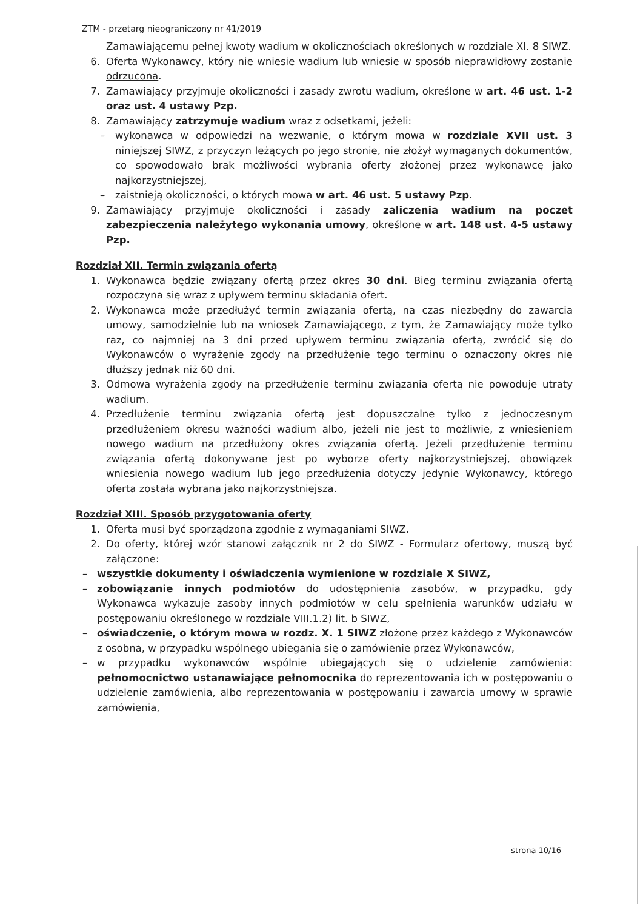ZTM - przetarg nieograniczony nr 41/2019
Zamawiającemu pełnej kwoty wadium w okolicznościach określonych w rozdziale XI. 8 SIWZ.
6. Oferta Wykonawcy, który nie wniesie wadium lub wniesie w sposób nieprawidłowy zostanie odrzucona.
7. Zamawiający przyjmuje okoliczności i zasady zwrotu wadium, określone w art. 46 ust. 1-2 oraz ust. 4 ustawy Pzp.
8. Zamawiający zatrzymuje wadium wraz z odsetkami, jeżeli:
– wykonawca w odpowiedzi na wezwanie, o którym mowa w rozdziale XVII ust. 3 niniejszej SIWZ, z przyczyn leżących po jego stronie, nie złożył wymaganych dokumentów, co spowodowało brak możliwości wybrania oferty złożonej przez wykonawcę jako najkorzystniejszej,
– zaistnieją okoliczności, o których mowa w art. 46 ust. 5 ustawy Pzp.
9. Zamawiający przyjmuje okoliczności i zasady zaliczenia wadium na poczet zabezpieczenia należytego wykonania umowy, określone w art. 148 ust. 4-5 ustawy Pzp.
Rozdział XII. Termin związania ofertą
1. Wykonawca będzie związany ofertą przez okres 30 dni. Bieg terminu związania ofertą rozpoczyna się wraz z upływem terminu składania ofert.
2. Wykonawca może przedłużyć termin związania ofertą, na czas niezbędny do zawarcia umowy, samodzielnie lub na wniosek Zamawiającego, z tym, że Zamawiający może tylko raz, co najmniej na 3 dni przed upływem terminu związania ofertą, zwrócić się do Wykonawców o wyrażenie zgody na przedłużenie tego terminu o oznaczony okres nie dłuższy jednak niż 60 dni.
3. Odmowa wyrażenia zgody na przedłużenie terminu związania ofertą nie powoduje utraty wadium.
4. Przedłużenie terminu związania ofertą jest dopuszczalne tylko z jednoczesnym przedłużeniem okresu ważności wadium albo, jeżeli nie jest to możliwie, z wniesieniem nowego wadium na przedłużony okres związania ofertą. Jeżeli przedłużenie terminu związania ofertą dokonywane jest po wyborze oferty najkorzystniejszej, obowiązek wniesienia nowego wadium lub jego przedłużenia dotyczy jedynie Wykonawcy, którego oferta została wybrana jako najkorzystniejsza.
Rozdział XIII. Sposób przygotowania oferty
1. Oferta musi być sporządzona zgodnie z wymaganiami SIWZ.
2. Do oferty, której wzór stanowi załącznik nr 2 do SIWZ - Formularz ofertowy, muszą być załączone:
– wszystkie dokumenty i oświadczenia wymienione w rozdziale X SIWZ,
– zobowiązanie innych podmiotów do udostępnienia zasobów, w przypadku, gdy Wykonawca wykazuje zasoby innych podmiotów w celu spełnienia warunków udziału w postępowaniu określonego w rozdziale VIII.1.2) lit. b SIWZ,
– oświadczenie, o którym mowa w rozdz. X. 1 SIWZ złożone przez każdego z Wykonawców z osobna, w przypadku wspólnego ubiegania się o zamówienie przez Wykonawców,
– w przypadku wykonawców wspólnie ubiegających się o udzielenie zamówienia: pełnomocnictwo ustanawiające pełnomocnika do reprezentowania ich w postępowaniu o udzielenie zamówienia, albo reprezentowania w postępowaniu i zawarcia umowy w sprawie zamówienia,
strona 10/16